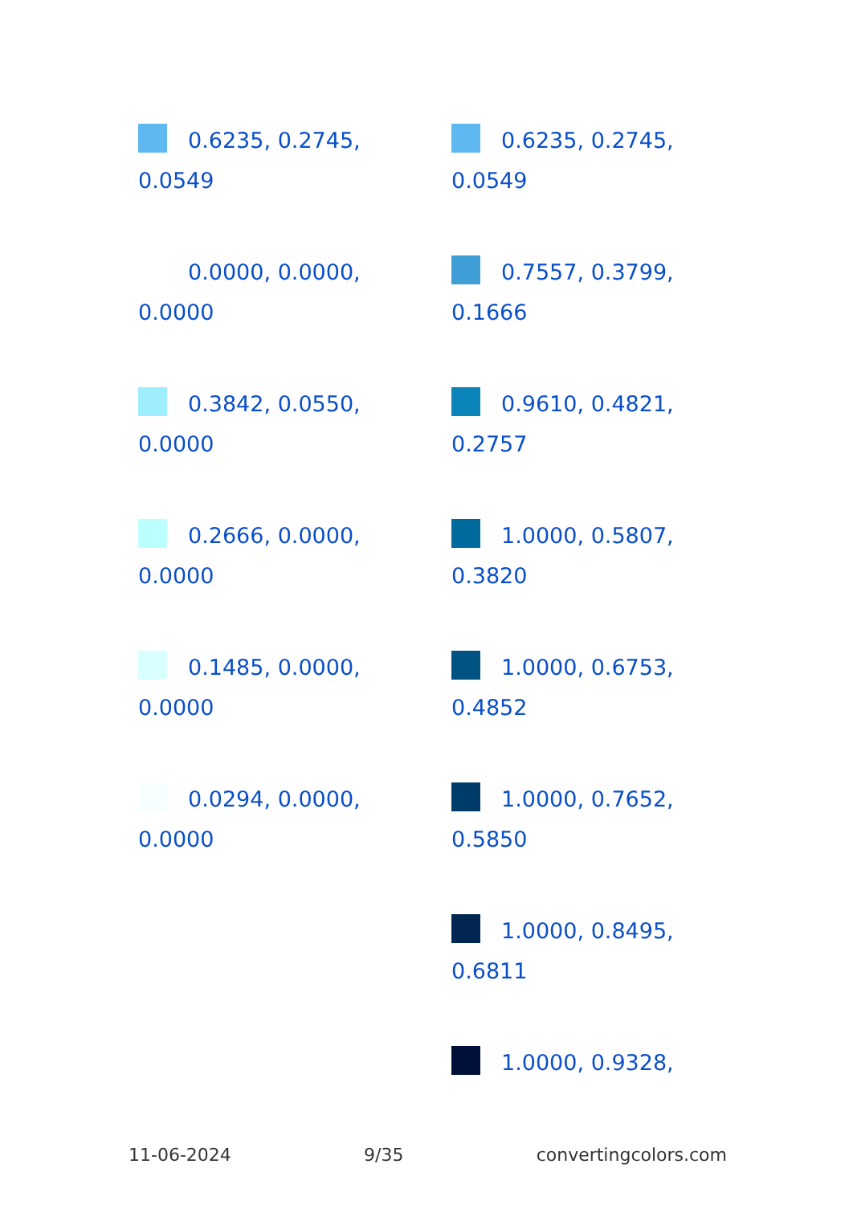0.6235, 0.2745, 0.0549
0.0000, 0.0000, 0.0000
0.3842, 0.0550, 0.0000
0.2666, 0.0000, 0.0000
0.1485, 0.0000, 0.0000
0.0294, 0.0000, 0.0000
0.6235, 0.2745, 0.0549
0.7557, 0.3799, 0.1666
0.9610, 0.4821, 0.2757
1.0000, 0.5807, 0.3820
1.0000, 0.6753, 0.4852
1.0000, 0.7652, 0.5850
1.0000, 0.8495, 0.6811
1.0000, 0.9328,
11-06-2024 9/35 convertingcolors.com